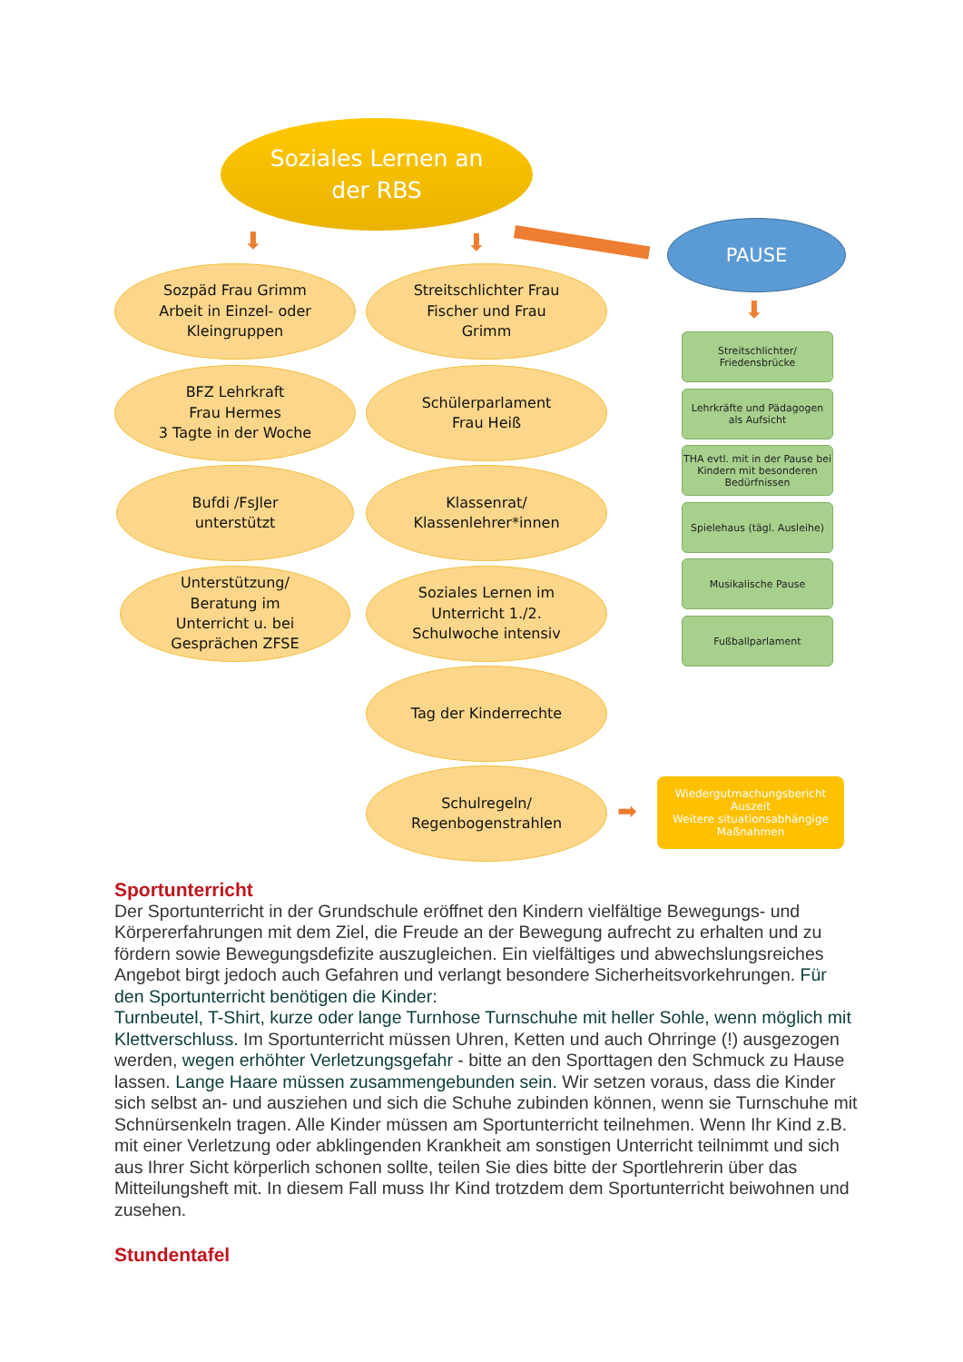Soziales Lernen an
der RBS
PAUSE
⬇ ⬇
⬇
Sozpäd Frau Grimm
Arbeit in Einzel- oder
Kleingruppen
Streitschlichter Frau
Fischer und Frau
Grimm
BFZ Lehrkraft
Frau Hermes
3 Tagte in der Woche
Schülerparlament
Frau Heiß
Bufdi /FsJler
unterstützt
Klassenrat/
Klassenlehrer*innen
Unterstützung/
Beratung im
Unterricht u. bei
Gesprächen ZFSE
Soziales Lernen im
Unterricht 1./2.
Schulwoche intensiv
Tag der Kinderrechte
Schulregeln/
Regenbogenstrahlen
Streitschlichter/
Friedensbrücke
Lehrkräfte und Pädagogen
als Aufsicht
THA evtl. mit in der Pause bei Kindern mit besonderen Bedürfnissen
Spielehaus (tägl. Ausleihe)
Musikalische Pause
Fußballparlament
➡
Wiedergutmachungsbericht
Auszeit
Weitere situationsabhängige
Maßnahmen
Sportunterricht
Der Sportunterricht in der Grundschule eröffnet den Kindern vielfältige Bewegungs- und Körpererfahrungen mit dem Ziel, die Freude an der Bewegung aufrecht zu erhalten und zu fördern sowie Bewegungsdefizite auszugleichen. Ein vielfältiges und abwechslungsreiches Angebot birgt jedoch auch Gefahren und verlangt besondere Sicherheitsvorkehrungen. Für den Sportunterricht benötigen die Kinder:
Turnbeutel, T-Shirt, kurze oder lange Turnhose Turnschuhe mit heller Sohle, wenn möglich mit Klettverschluss. Im Sportunterricht müssen Uhren, Ketten und auch Ohrringe (!) ausgezogen werden, wegen erhöhter Verletzungsgefahr - bitte an den Sporttagen den Schmuck zu Hause lassen. Lange Haare müssen zusammengebunden sein. Wir setzen voraus, dass die Kinder sich selbst an- und ausziehen und sich die Schuhe zubinden können, wenn sie Turnschuhe mit Schnürsenkeln tragen. Alle Kinder müssen am Sportunterricht teilnehmen. Wenn Ihr Kind z.B. mit einer Verletzung oder abklingenden Krankheit am sonstigen Unterricht teilnimmt und sich aus Ihrer Sicht körperlich schonen sollte, teilen Sie dies bitte der Sportlehrerin über das Mitteilungsheft mit. In diesem Fall muss Ihr Kind trotzdem dem Sportunterricht beiwohnen und zusehen.
Stundentafel